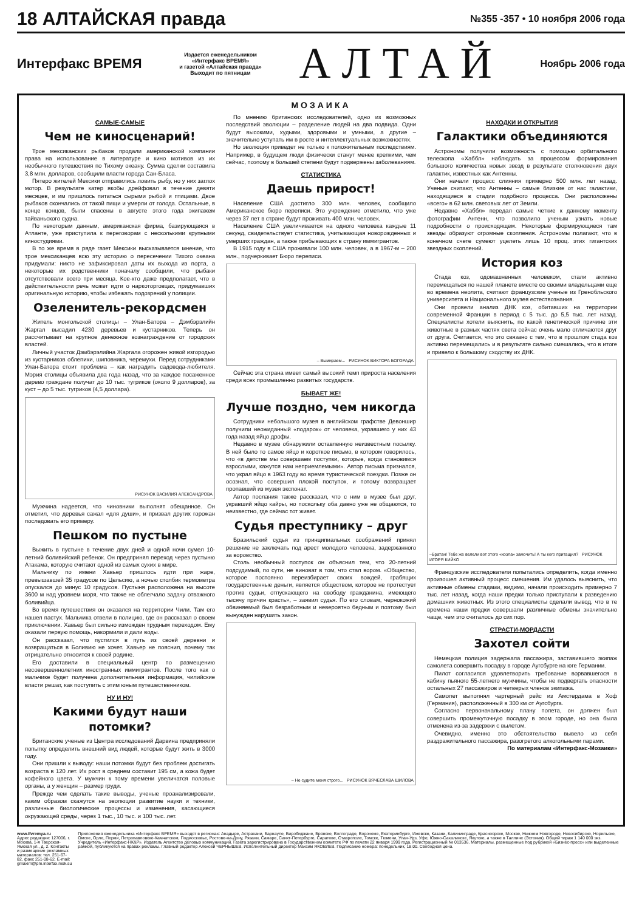18 АЛТАЙСКАЯ правда №355 -357 • 10 ноября 2006 года
Интерфакс ВРЕМЯ
Издается еженедельником
«Интерфакс ВРЕМЯ»
и газетой «Алтайская правда»
Выходит по пятницам
АЛТАЙ Ноябрь 2006 года
МОЗАИКА
САМЫЕ-САМЫЕ
Чем не киносценарий!
Трое мексиканских рыбаков продали американской компании права на использование в литературе и кино мотивов из их необычного путешествия по Тихому океану. Сумма сделки составила 3,8 млн. долларов, сообщили власти города Сан-Бласа.
Пятеро жителей Мексики отправились ловить рыбу, но у них заглох мотор. В результате катер якобы дрейфовал в течение девяти месяцев, и им пришлось питаться сырыми рыбой и птицами. Двое рыбаков скончались от такой пищи и умерли от голода. Остальные, в конце концов, были спасены в августе этого года экипажем тайваньского судна.
По некоторым данным, американская фирма, базирующаяся в Атланте, уже приступила к переговорам с несколькими крупными киностудиями.
В то же время в ряде газет Мексики высказывается мнение, что трое мексиканцев всю эту историю о пересечении Тихого океана придумали: никто не зафиксировал даты их выхода из порта, а некоторые их родственники поначалу сообщили, что рыбаки отсутствовали всего три месяца. Кое-кто даже предполагает, что в действительности речь может идти о наркоторговцах, придумавших оригинальную историю, чтобы избежать подозрений у полиции.
Озеленитель-рекордсмен
Житель монгольской столицы – Улан-Батора – Дэмбэрэлийн Жаргал высадил 4230 деревьев и кустарников. Теперь он рассчитывает на крупное денежное вознаграждение от городских властей.
Личный участок Дэмбэрэлийна Жаргала огорожен живой изгородью из кустарников облепихи, шиповника, черемухи. Перед сотрудниками Улан-Батора стоит проблема – как наградить садовода-любителя. Мэрия столицы объявила два года назад, что за каждое посаженное дерево граждане получат до 10 тыс. тугриков (около 9 долларов), за куст – до 5 тыс. тугриков (4,5 доллара).
РИСУНОК ВАСИЛИЯ АЛЕКСАНДРОВА
Мужчина надеется, что чиновники выполнят обещанное. Он отметил, что деревья сажал «для души», и призвал других горожан последовать его примеру.
Пешком по пустыне
Выжить в пустыне в течение двух дней и одной ночи сумел 10-летний боливийский ребенок. Он предпринял переход через пустыню Атакама, которую считают одной из самых сухих в мире.
Мальчику по имени Хавьер пришлось идти при жаре, превышавшей 35 градусов по Цельсию, а ночью столбик термометра опускался до минус 10 градусов. Пустыня расположена на высоте 3600 м над уровнем моря, что также не облегчало задачу отважного боливийца.
Во время путешествия он оказался на территории Чили. Там его нашел пастух. Мальчика отвели в полицию, где он рассказал о своем приключении. Хавьер был сильно изможден трудным переходом. Ему оказали первую помощь, накормили и дали воды.
Он рассказал, что пустился в путь из своей деревни и возвращаться в Боливию не хочет. Хавьер не пояснил, почему так отрицательно относится к своей родине.
Его доставили в специальный центр по размещению несовершеннолетних иностранных иммигрантов. После того как о мальчике будет получена дополнительная информация, чилийские власти решат, как поступить с этим юным путешественником.
НУ И НУ!
Какими будут наши потомки?
Британские ученые из Центра исследований Дарвина предприняли попытку определить внешний вид людей, которые будут жить в 3000 году.
Они пришли к выводу: наши потомки будут без проблем достигать возраста в 120 лет. Их рост в среднем составит 195 см, а кожа будет кофейного цвета. У мужчин к тому времени увеличатся половые органы, а у женщин – размер груди.
Прежде чем сделать такие выводы, ученые проанализировали, каким образом скажутся на эволюции развитие науки и техники, различные биологические процессы и изменения, касающиеся окружающей среды, через 1 тыс., 10 тыс. и 100 тыс. лет.
По мнению британских исследователей, одно из возможных последствий эволюции – разделение людей на два подвида. Одни будут высокими, худыми, здоровыми и умными, а другие – значительно уступать им в росте и интеллектуальных возможностях.
Но эволюция приведет не только к положительным последствиям. Например, в будущем люди физически станут менее крепкими, чем сейчас, поэтому в большей степени будут подвержены заболеваниям.
СТАТИСТИКА
Даешь прирост!
Население США достигло 300 млн. человек, сообщило Американское бюро переписи. Это учреждение отметило, что уже через 37 лет в стране будут проживать 400 млн. человек.
Население США увеличивается на одного человека каждые 11 секунд, свидетельствует статистика, учитывающая новорожденных и умерших граждан, а также прибывающих в страну иммигрантов.
В 1915 году в США проживали 100 млн. человек, а в 1967-м – 200 млн., подчеркивает Бюро переписи.
– Вымираем... РИСУНОК ВИКТОРА БОГОРАДА
Сейчас эта страна имеет самый высокий темп прироста населения среди всех промышленно развитых государств.
БЫВАЕТ ЖЕ!
Лучше поздно, чем никогда
Сотрудники небольшого музея в английском графстве Девоншир получили неожиданный «подарок» от человека, укравшего у них 43 года назад яйцо дрофы.
Недавно в музее обнаружили оставленную неизвестным посылку. В ней было то самое яйцо и короткое письмо, в котором говорилось, что «в детстве мы совершаем поступки, которые, когда становимся взрослыми, кажутся нам неприемлемыми». Автор письма признался, что украл яйцо в 1963 году во время туристической поездки. Позже он осознал, что совершил плохой поступок, и потому возвращает пропавший из музея экспонат.
Автор послания также рассказал, что с ним в музее был друг, укравший яйцо кайры, но поскольку оба давно уже не общаются, то неизвестно, где сейчас тот живет.
Судья преступнику – друг
Бразильский судья из принципиальных соображений принял решение не заключать под арест молодого человека, задержанного за воровство.
Столь необычный поступок он объяснил тем, что 20-летний подсудимый, по сути, не виноват в том, что стал вором. «Общество, которое постоянно переизбирает своих вождей, грабящих государственные деньги, является обществом, которое не протестует против судьи, отпускающего на свободу гражданина, имеющего тысячу причин красть», – заявил судья. По его словам, чернокожий обвиняемый был безработным и невероятно бедным и поэтому был вынужден нарушить закон.
– Не судите меня строго... РИСУНОК ВЯЧЕСЛАВА ШИЛОВА
НАХОДКИ И ОТКРЫТИЯ
Галактики объединяются
Астрономы получили возможность с помощью орбитального телескопа «Хаббл» наблюдать за процессом формирования большого количества новых звезд в результате столкновения двух галактик, известных как Антенны.
Они начали процесс слияния примерно 500 млн. лет назад. Ученые считают, что Антенны – самые близкие от нас галактики, находящиеся в стадии подобного процесса. Они расположены «всего» в 62 млн. световых лет от Земли.
Недавно «Хаббл» передал самые четкие к данному моменту фотографии Антенн, что позволило ученым узнать новые подробности о происходящем. Некоторые формирующиеся там звезды образуют огромные скопления. Астрономы полагают, что в конечном счете сумеют уцелеть лишь 10 проц. этих гигантских звездных скоплений.
История коз
Стада коз, одомашненных человеком, стали активно перемещаться по нашей планете вместе со своими владельцами еще во времена неолита, считают французские ученые из Гренобльского университета и Национального музея естествознания.
Они провели анализ ДНК коз, обитавших на территории современной Франции в период с 5 тыс. до 5,5 тыс. лет назад. Специалисты хотели выяснить, по какой генетической причине эти животные в разных частях света сейчас очень мало отличаются друг от друга. Считается, что это связано с тем, что в прошлом стада коз активно перемещались и в результате сильно смешались, что в итоге и привело к большому сходству их ДНК.
–Братан! Тебе же велели вот этого «козла» замочить! А ты кого притащил? РИСУНОК ИГОРЯ КИЙКО
Французские исследователи попытались определить, когда именно произошел активный процесс смешения. Им удалось выяснить, что активные обмены стадами, видимо, начали происходить примерно 7 тыс. лет назад, когда наши предки только приступали к разведению домашних животных. Из этого специалисты сделали вывод, что в те времена наши предки совершали различные обмены значительно чаще, чем это считалось до сих пор.
СТРАСТИ-МОРДАСТИ
Захотел сойти
Немецкая полиция задержала пассажира, заставившего экипаж самолета совершить посадку в городе Аугсбурге на юге Германии.
Пилот согласился удовлетворить требование ворвавшегося в кабину пьяного 55-летнего мужчины, чтобы не подвергать опасности остальных 27 пассажиров и четверых членов экипажа.
Самолет выполнял чартерный рейс из Амстердама в Хоф (Германия), расположенный в 300 км от Аугсбурга.
Согласно первоначальному плану полета, он должен был совершить промежуточную посадку в этом городе, но она была отменена из-за задержки с вылетом.
Очевидно, именно это обстоятельство вывело из себя раздражительного пассажира, разогретого алкогольными парами.
По материалам «Интерфакс-Мозаики»
www.ifvremya.ru
Адрес редакции: 127006, г. Москва, 1-я Тверская-Ямская ул., д. 2. Контакты и размещение рекламных материалов: тел. 251-67-82, факс 251-08-62. E-mail: gmaxim@pm.interfax.msk.su
Приложения еженедельника «Интерфакс ВРЕМЯ» выходят в регионах: Анадыре, Астрахани, Барнауле, Биробиджане, Брянске, Волгограде, Воронеже, Екатеринбурге, Ижевске, Казани, Калининграде, Красноярске, Москве, Нижнем Новгороде, Новосибирске, Норильске, Омске, Орле, Перми, Петропавловске-Камчатском, Подмосковье, Ростове-на-Дону, Рязани, Самаре, Санкт-Петербурге, Саратове, Ставрополе, Томске, Тюмени, Улан-Удэ, Уфе, Южно-Сахалинске, Якутске, а также в Таллине (Эстония). Общий тираж 1 140 000 экз. Учредитель «Интерфакс-НК&Р». Издатель Агентство деловых коммуникаций. Газета зарегистрирована в Государственном комитете РФ по печати 22 января 1999 года. Регистрационный № 013536. Материалы, размещенные под рубрикой «Бизнес-пресс» или выделенные рамкой, публикуются на правах рекламы. Главный редактор Алексей ЧЕРНЫШЕВ. Исполнительный директор Максим ЯКОВЛЕВ. Подписание номера: понедельник, 18.00. Свободная цена.